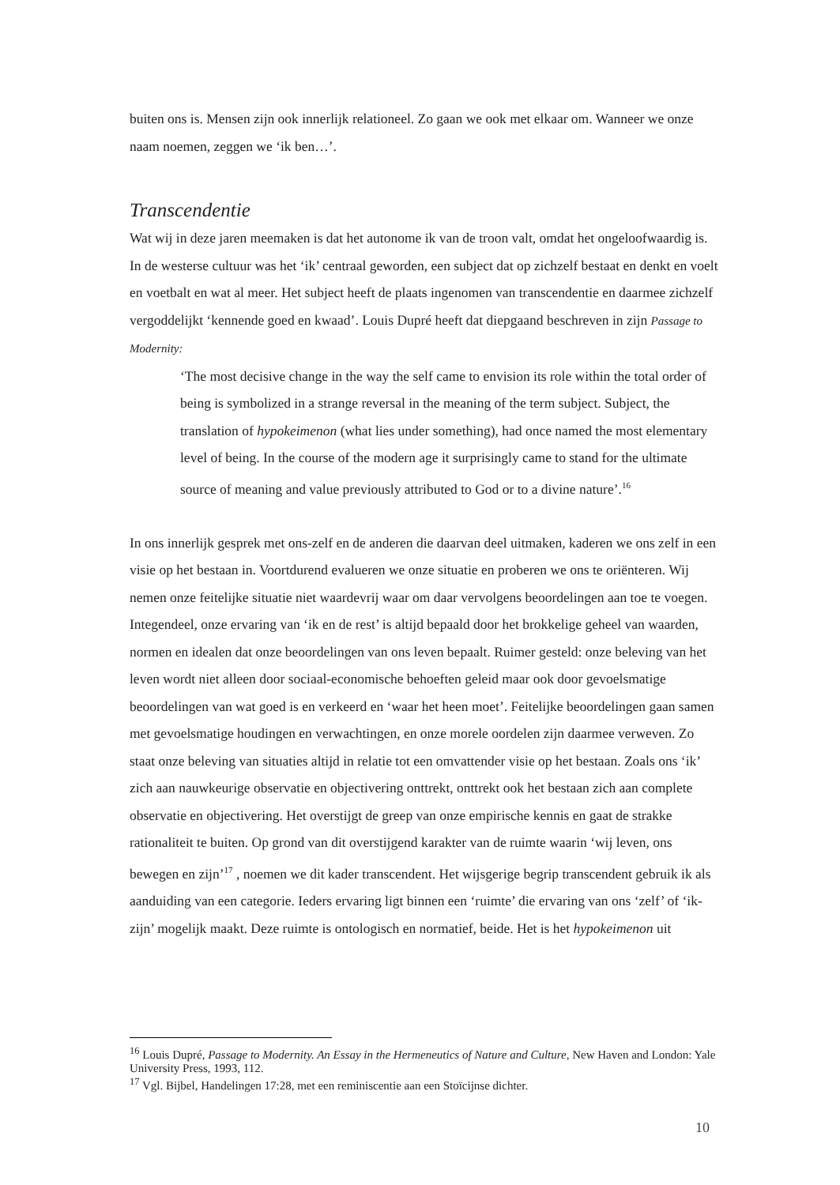buiten ons is. Mensen zijn ook innerlijk relationeel. Zo gaan we ook met elkaar om. Wanneer we onze naam noemen, zeggen we ‘ik ben…’.
Transcendentie
Wat wij in deze jaren meemaken is dat het autonome ik van de troon valt, omdat het ongeloofwaardig is. In de westerse cultuur was het ‘ik’ centraal geworden, een subject dat op zichzelf bestaat en denkt en voelt en voetbalt en wat al meer. Het subject heeft de plaats ingenomen van transcendentie en daarmee zichzelf vergoddelijkt ‘kennende goed en kwaad’. Louis Dupré heeft dat diepgaand beschreven in zijn Passage to Modernity:
‘The most decisive change in the way the self came to envision its role within the total order of being is symbolized in a strange reversal in the meaning of the term subject. Subject, the translation of hypokeimenon (what lies under something), had once named the most elementary level of being. In the course of the modern age it surprisingly came to stand for the ultimate source of meaning and value previously attributed to God or to a divine nature’.<sup>16</sup>
In ons innerlijk gesprek met ons-zelf en de anderen die daarvan deel uitmaken, kaderen we ons zelf in een visie op het bestaan in. Voortdurend evalueren we onze situatie en proberen we ons te oriënteren. Wij nemen onze feitelijke situatie niet waardevrij waar om daar vervolgens beoordelingen aan toe te voegen. Integendeel, onze ervaring van ‘ik en de rest’ is altijd bepaald door het brokkelige geheel van waarden, normen en idealen dat onze beoordelingen van ons leven bepaalt. Ruimer gesteld: onze beleving van het leven wordt niet alleen door sociaal-economische behoeften geleid maar ook door gevoelsmatige beoordelingen van wat goed is en verkeerd en ‘waar het heen moet’. Feitelijke beoordelingen gaan samen met gevoelsmatige houdingen en verwachtingen, en onze morele oordelen zijn daarmee verweven. Zo staat onze beleving van situaties altijd in relatie tot een omvattender visie op het bestaan. Zoals ons ‘ik’ zich aan nauwkeurige observatie en objectivering onttrekt, onttrekt ook het bestaan zich aan complete observatie en objectivering. Het overstijgt de greep van onze empirische kennis en gaat de strakke rationaliteit te buiten. Op grond van dit overstijgend karakter van de ruimte waarin ‘wij leven, ons bewegen en zijn’<sup>17</sup> , noemen we dit kader transcendent. Het wijsgerige begrip transcendent gebruik ik als aanduiding van een categorie. Ieders ervaring ligt binnen een ‘ruimte’ die ervaring van ons ‘zelf’ of ‘ik-zijn’ mogelijk maakt. Deze ruimte is ontologisch en normatief, beide. Het is het hypokeimenon uit
<sup>16</sup> Louis Dupré, Passage to Modernity. An Essay in the Hermeneutics of Nature and Culture, New Haven and London: Yale University Press, 1993, 112.
<sup>17</sup> Vgl. Bijbel, Handelingen 17:28, met een reminiscentie aan een Stoïcijnse dichter.
10